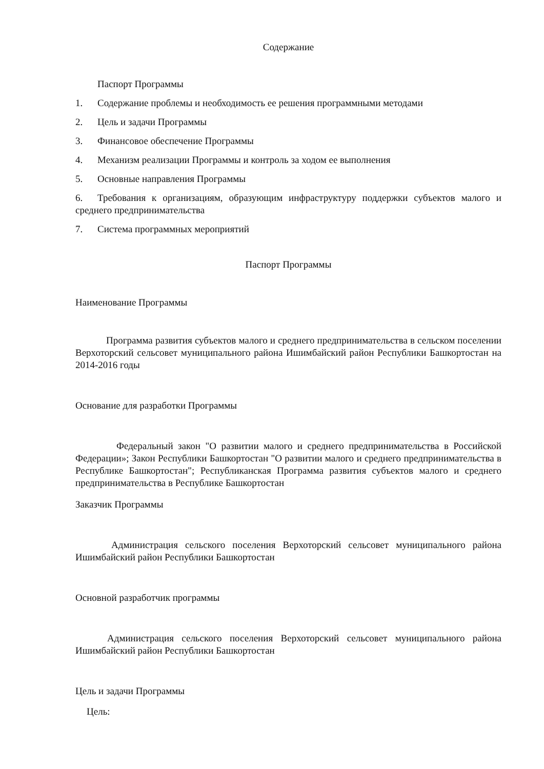Содержание
Паспорт Программы
1. Содержание проблемы и необходимость ее решения программными методами
2. Цель и задачи Программы
3. Финансовое обеспечение Программы
4. Механизм реализации Программы и контроль за ходом ее выполнения
5. Основные направления Программы
6. Требования к организациям, образующим инфраструктуру поддержки субъектов малого и среднего предпринимательства
7. Система программных мероприятий
Паспорт Программы
Наименование Программы
Программа развития субъектов малого и среднего предпринимательства в сельском поселении Верхоторский сельсовет муниципального района Ишимбайский район Республики Башкортостан на 2014-2016 годы
Основание для разработки Программы
Федеральный закон "О развитии малого и среднего предпринимательства в Российской Федерации»; Закон Республики Башкортостан "О развитии малого и среднего предпринимательства в Республике Башкортостан"; Республиканская Программа развития субъектов малого и среднего предпринимательства в Республике Башкортостан
Заказчик Программы
Администрация сельского поселения Верхоторский сельсовет муниципального района Ишимбайский район Республики Башкортостан
Основной разработчик программы
Администрация сельского поселения Верхоторский сельсовет муниципального района Ишимбайский район Республики Башкортостан
Цель и задачи Программы
Цель: